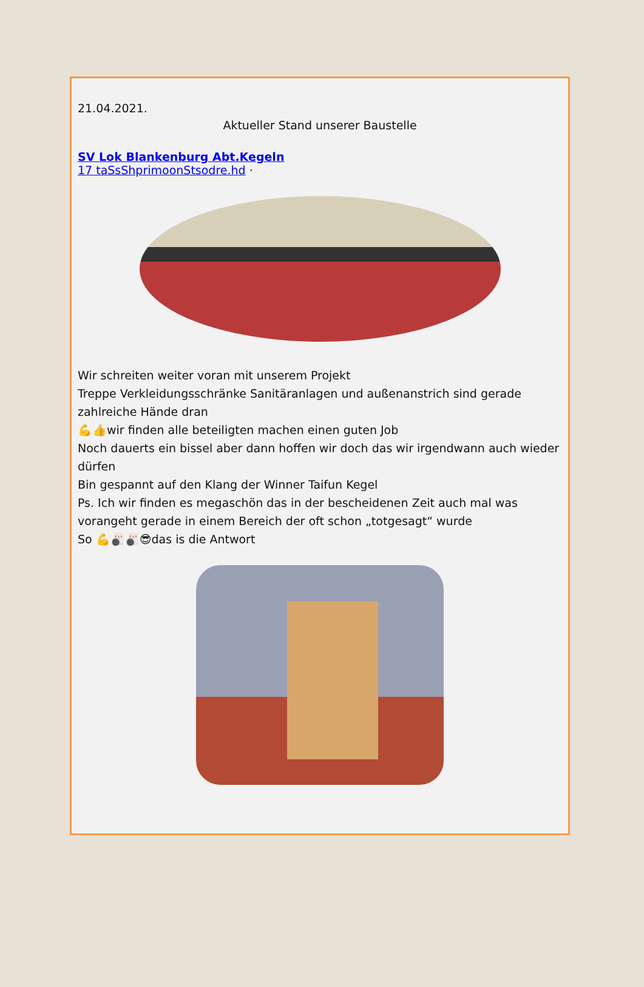21.04.2021.
Aktueller Stand unserer Baustelle
SV Lok Blankenburg Abt.Kegeln
17 taSsShprimoonStsodre.hd ·
Wir schreiten weiter voran mit unserem Projekt
Treppe Verkleidungsschränke Sanitäranlagen und außenanstrich sind gerade zahlreiche Hände dran
💪👍wir finden alle beteiligten machen einen guten Job
Noch dauerts ein bissel aber dann hoffen wir doch das wir irgendwann auch wieder dürfen
Bin gespannt auf den Klang der Winner Taifun Kegel
Ps. Ich wir finden es megaschön das in der bescheidenen Zeit auch mal was vorangeht gerade in einem Bereich der oft schon „totgesagt“ wurde
So 💪🎳🎳😎das is die Antwort